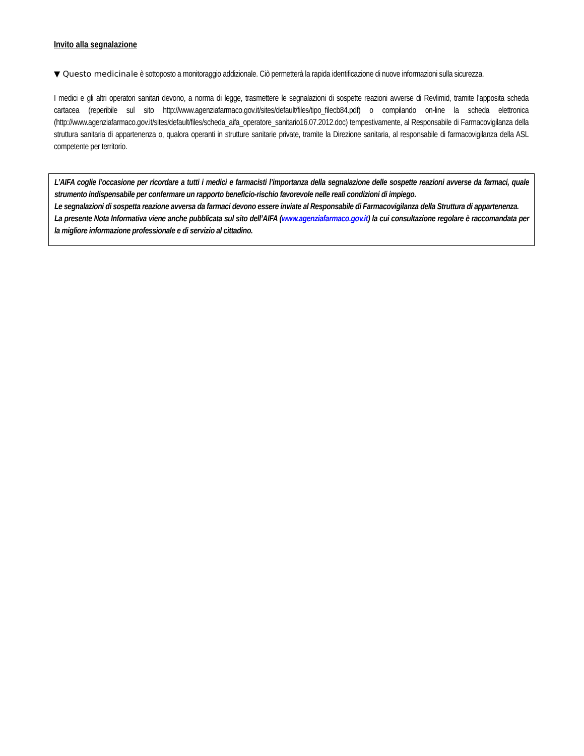Invito alla segnalazione
▼ Questo medicinale è sottoposto a monitoraggio addizionale. Ciò permetterà la rapida identificazione di nuove informazioni sulla sicurezza.
I medici e gli altri operatori sanitari devono, a norma di legge, trasmettere le segnalazioni di sospette reazioni avverse di Revlimid, tramite l'apposita scheda cartacea (reperibile sul sito http://www.agenziafarmaco.gov.it/sites/default/files/tipo_filecb84.pdf) o compilando on-line la scheda elettronica (http://www.agenziafarmaco.gov.it/sites/default/files/scheda_aifa_operatore_sanitario16.07.2012.doc) tempestivamente, al Responsabile di Farmacovigilanza della struttura sanitaria di appartenenza o, qualora operanti in strutture sanitarie private, tramite la Direzione sanitaria, al responsabile di farmacovigilanza della ASL competente per territorio.
L’AIFA coglie l’occasione per ricordare a tutti i medici e farmacisti l’importanza della segnalazione delle sospette reazioni avverse da farmaci, quale strumento indispensabile per confermare un rapporto beneficio-rischio favorevole nelle reali condizioni di impiego.
Le segnalazioni di sospetta reazione avversa da farmaci devono essere inviate al Responsabile di Farmacovigilanza della Struttura di appartenenza.
La presente Nota Informativa viene anche pubblicata sul sito dell’AIFA (www.agenziafarmaco.gov.it) la cui consultazione regolare è raccomandata per la migliore informazione professionale e di servizio al cittadino.